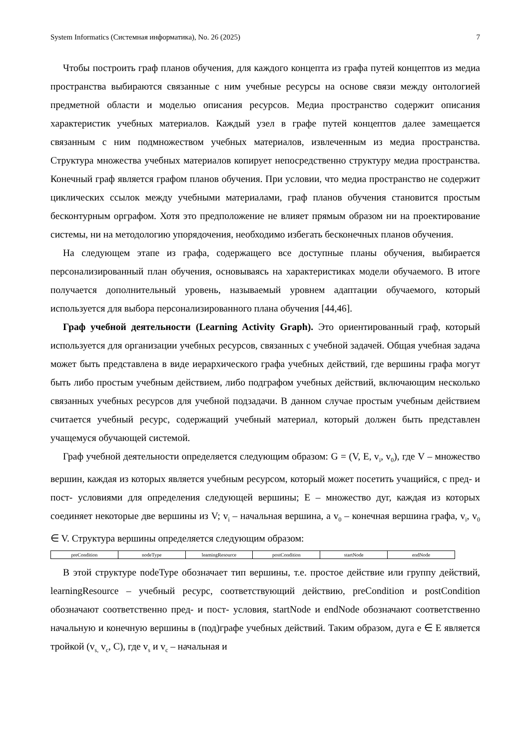System Informatics (Системная информатика), No. 26 (2025) 7
Чтобы построить граф планов обучения, для каждого концепта из графа путей концептов из медиа пространства выбираются связанные с ним учебные ресурсы на основе связи между онтологией предметной области и моделью описания ресурсов. Медиа пространство содержит описания характеристик учебных материалов. Каждый узел в графе путей концептов далее замещается связанным с ним подмножеством учебных материалов, извлеченным из медиа пространства. Структура множества учебных материалов копирует непосредственно структуру медиа пространства. Конечный граф является графом планов обучения. При условии, что медиа пространство не содержит циклических ссылок между учебными материалами, граф планов обучения становится простым бесконтурным орграфом. Хотя это предположение не влияет прямым образом ни на проектирование системы, ни на методологию упорядочения, необходимо избегать бесконечных планов обучения.
На следующем этапе из графа, содержащего все доступные планы обучения, выбирается персонализированный план обучения, основываясь на характеристиках модели обучаемого. В итоге получается дополнительный уровень, называемый уровнем адаптации обучаемого, который используется для выбора персонализированного плана обучения [44,46].
Граф учебной деятельности (Learning Activity Graph). Это ориентированный граф, который используется для организации учебных ресурсов, связанных с учебной задачей. Общая учебная задача может быть представлена в виде иерархического графа учебных действий, где вершины графа могут быть либо простым учебным действием, либо подграфом учебных действий, включающим несколько связанных учебных ресурсов для учебной подзадачи. В данном случае простым учебным действием считается учебный ресурс, содержащий учебный материал, который должен быть представлен учащемуся обучающей системой.
Граф учебной деятельности определяется следующим образом: G = (V, E, v<sub>i</sub>, v<sub>0</sub>), где V – множество вершин, каждая из которых является учебным ресурсом, который может посетить учащийся, с пред- и пост- условиями для определения следующей вершины; E – множество дуг, каждая из которых соединяет некоторые две вершины из V; v<sub>i</sub> – начальная вершина, а v<sub>0</sub> – конечная вершина графа, v<sub>i</sub>, v<sub>0</sub> ∈ V. Структура вершины определяется следующим образом:
| preCondition | nodeType | leamingResource | postCondition | startNode | endNode |
В этой структуре nodeType обозначает тип вершины, т.е. простое действие или группу действий, learningResource – учебный ресурс, соответствующий действию, preCondition и postCondition обозначают соответственно пред- и пост- условия, startNode и endNode обозначают соответственно начальную и конечную вершины в (под)графе учебных действий. Таким образом, дуга e ∈ E является тройкой (v<sub>s,</sub> v<sub>c</sub>, C), где v<sub>s</sub> и v<sub>c</sub> – начальная и